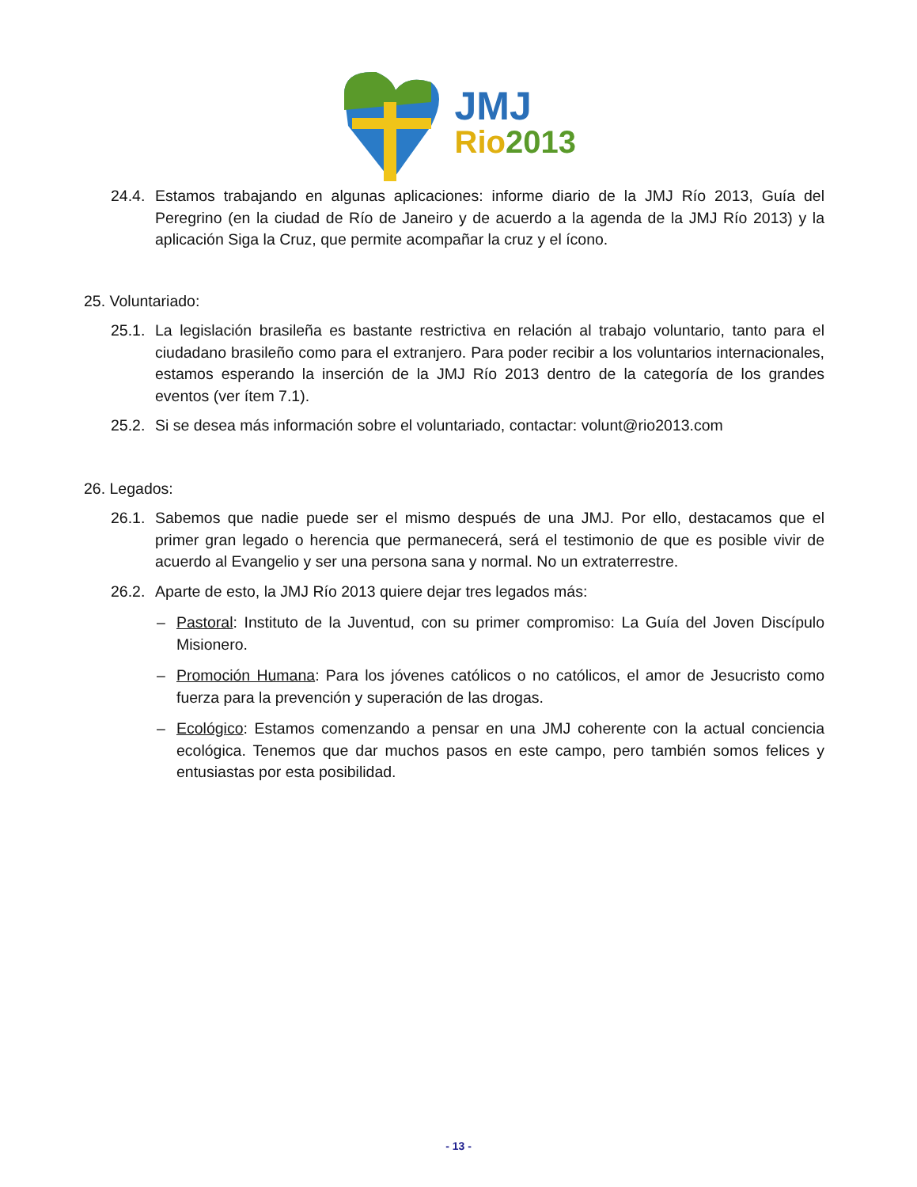JMJ
Rio 2013
24.4. Estamos trabajando en algunas aplicaciones: informe diario de la JMJ Río 2013, Guía del Peregrino (en la ciudad de Río de Janeiro y de acuerdo a la agenda de la JMJ Río 2013) y la aplicación Siga la Cruz, que permite acompañar la cruz y el ícono.
25. Voluntariado:
25.1. La legislación brasileña es bastante restrictiva en relación al trabajo voluntario, tanto para el ciudadano brasileño como para el extranjero. Para poder recibir a los voluntarios internacionales, estamos esperando la inserción de la JMJ Río 2013 dentro de la categoría de los grandes eventos (ver ítem 7.1).
25.2. Si se desea más información sobre el voluntariado, contactar: volunt@rio2013.com
26. Legados:
26.1. Sabemos que nadie puede ser el mismo después de una JMJ. Por ello, destacamos que el primer gran legado o herencia que permanecerá, será el testimonio de que es posible vivir de acuerdo al Evangelio y ser una persona sana y normal. No un extraterrestre.
26.2. Aparte de esto, la JMJ Río 2013 quiere dejar tres legados más:
– Pastoral: Instituto de la Juventud, con su primer compromiso: La Guía del Joven Discípulo Misionero.
– Promoción Humana: Para los jóvenes católicos o no católicos, el amor de Jesucristo como fuerza para la prevención y superación de las drogas.
– Ecológico: Estamos comenzando a pensar en una JMJ coherente con la actual conciencia ecológica. Tenemos que dar muchos pasos en este campo, pero también somos felices y entusiastas por esta posibilidad.
- 13 -